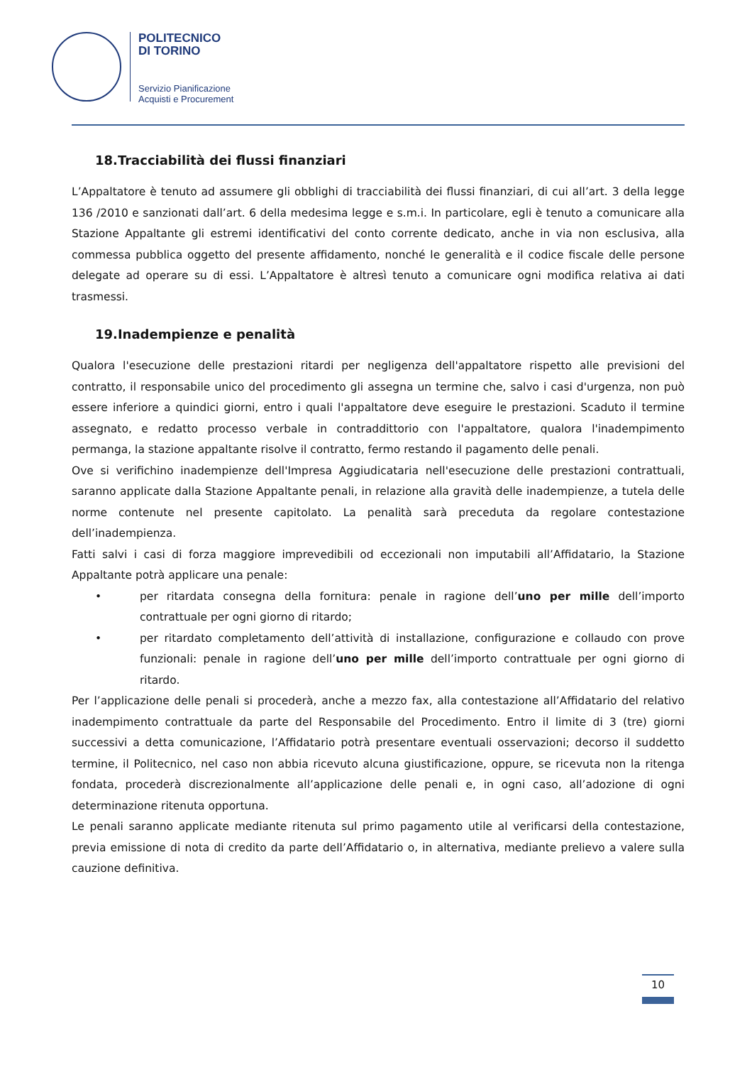POLITECNICO
DI TORINO
Servizio Pianificazione
Acquisti e Procurement
18.Tracciabilità dei flussi finanziari
L’Appaltatore è tenuto ad assumere gli obblighi di tracciabilità dei flussi finanziari, di cui all’art. 3 della legge 136 /2010 e sanzionati dall’art. 6 della medesima legge e s.m.i. In particolare, egli è tenuto a comunicare alla Stazione Appaltante gli estremi identificativi del conto corrente dedicato, anche in via non esclusiva, alla commessa pubblica oggetto del presente affidamento, nonché le generalità e il codice fiscale delle persone delegate ad operare su di essi. L’Appaltatore è altresì tenuto a comunicare ogni modifica relativa ai dati trasmessi.
19.Inadempienze e penalità
Qualora l'esecuzione delle prestazioni ritardi per negligenza dell'appaltatore rispetto alle previsioni del contratto, il responsabile unico del procedimento gli assegna un termine che, salvo i casi d'urgenza, non può essere inferiore a quindici giorni, entro i quali l'appaltatore deve eseguire le prestazioni. Scaduto il termine assegnato, e redatto processo verbale in contraddittorio con l'appaltatore, qualora l'inadempimento permanga, la stazione appaltante risolve il contratto, fermo restando il pagamento delle penali.
Ove si verifichino inadempienze dell'Impresa Aggiudicataria nell'esecuzione delle prestazioni contrattuali, saranno applicate dalla Stazione Appaltante penali, in relazione alla gravità delle inadempienze, a tutela delle norme contenute nel presente capitolato. La penalità sarà preceduta da regolare contestazione dell’inadempienza.
Fatti salvi i casi di forza maggiore imprevedibili od eccezionali non imputabili all’Affidatario, la Stazione Appaltante potrà applicare una penale:
• per ritardata consegna della fornitura: penale in ragione dell’uno per mille dell’importo contrattuale per ogni giorno di ritardo;
• per ritardato completamento dell’attività di installazione, configurazione e collaudo con prove funzionali: penale in ragione dell’uno per mille dell’importo contrattuale per ogni giorno di ritardo.
Per l’applicazione delle penali si procederà, anche a mezzo fax, alla contestazione all’Affidatario del relativo inadempimento contrattuale da parte del Responsabile del Procedimento. Entro il limite di 3 (tre) giorni successivi a detta comunicazione, l’Affidatario potrà presentare eventuali osservazioni; decorso il suddetto termine, il Politecnico, nel caso non abbia ricevuto alcuna giustificazione, oppure, se ricevuta non la ritenga fondata, procederà discrezionalmente all’applicazione delle penali e, in ogni caso, all’adozione di ogni determinazione ritenuta opportuna.
Le penali saranno applicate mediante ritenuta sul primo pagamento utile al verificarsi della contestazione, previa emissione di nota di credito da parte dell’Affidatario o, in alternativa, mediante prelievo a valere sulla cauzione definitiva.
10